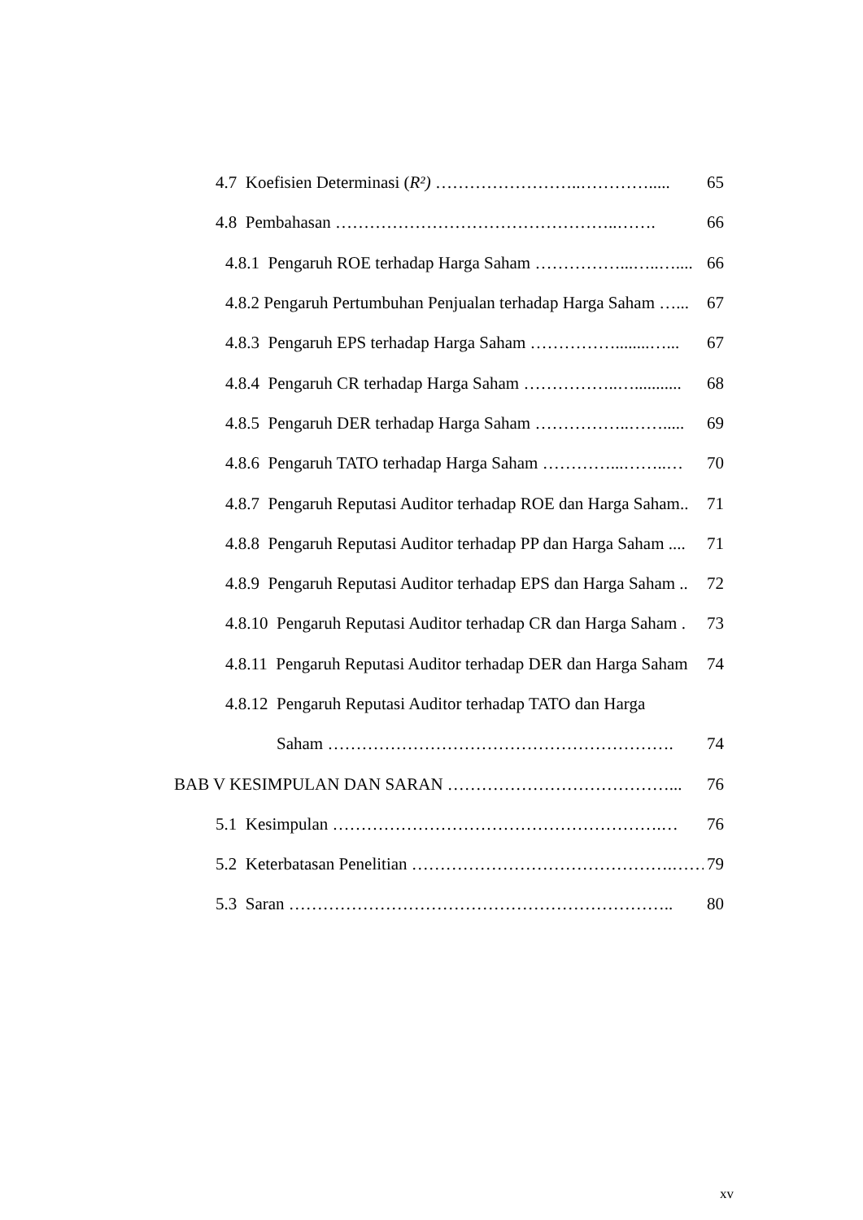4.7 Koefisien Determinasi (R²) ……………………..…………..... 65
4.8 Pembahasan …………………………………………..……. 66
4.8.1 Pengaruh ROE terhadap Harga Saham ……………...…..….... 66
4.8.2 Pengaruh Pertumbuhan Penjualan terhadap Harga Saham …... 67
4.8.3 Pengaruh EPS terhadap Harga Saham ……………........…... 67
4.8.4 Pengaruh CR terhadap Harga Saham ……………..…........... 68
4.8.5 Pengaruh DER terhadap Harga Saham ……………..……..... 69
4.8.6 Pengaruh TATO terhadap Harga Saham …………...……..… 70
4.8.7 Pengaruh Reputasi Auditor terhadap ROE dan Harga Saham.. 71
4.8.8 Pengaruh Reputasi Auditor terhadap PP dan Harga Saham .... 71
4.8.9 Pengaruh Reputasi Auditor terhadap EPS dan Harga Saham .. 72
4.8.10 Pengaruh Reputasi Auditor terhadap CR dan Harga Saham . 73
4.8.11 Pengaruh Reputasi Auditor terhadap DER dan Harga Saham 74
4.8.12 Pengaruh Reputasi Auditor terhadap TATO dan Harga
Saham ……………………………………………………. 74
BAB V KESIMPULAN DAN SARAN …………………………………... 76
5.1 Kesimpulan ………………………………………………….… 76
5.2 Keterbatasan Penelitian ……………………………………….…… 79
5.3 Saran ………………………………………………………….. 80
xv